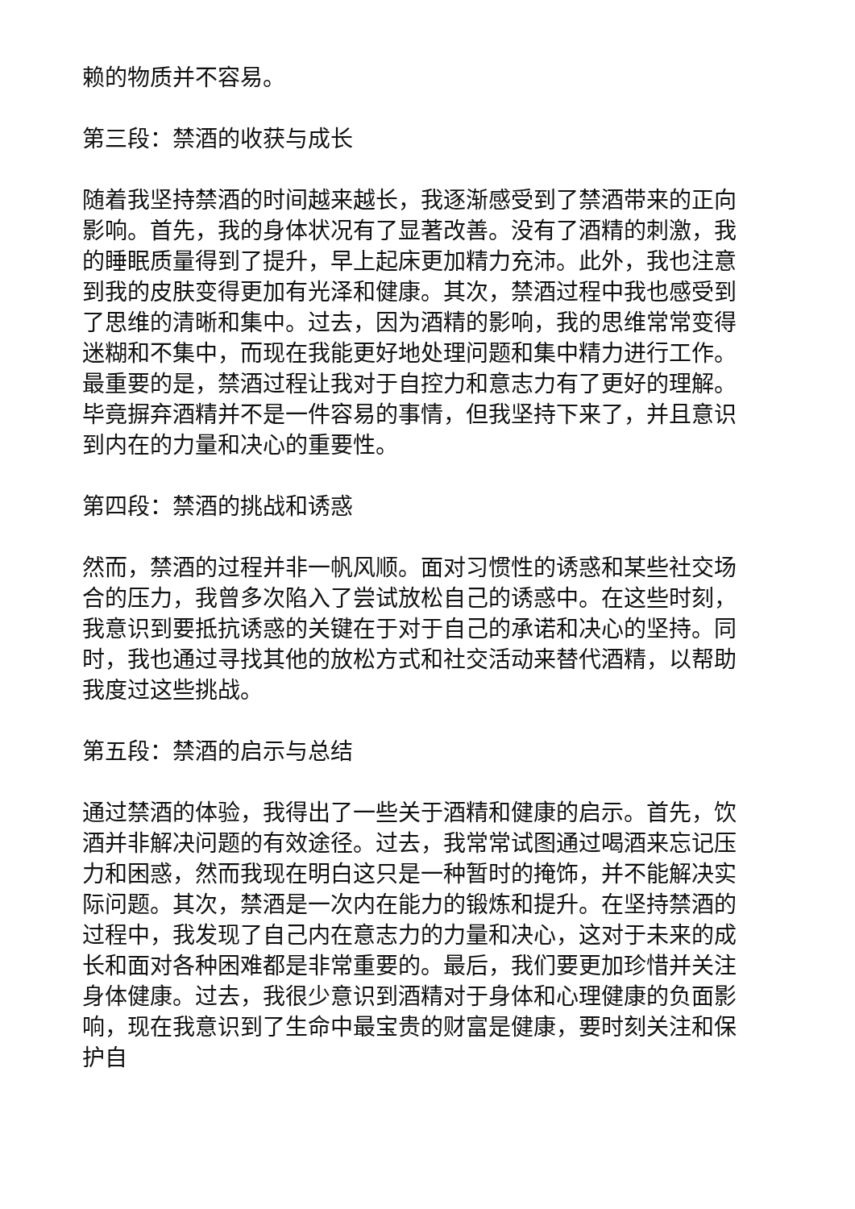赖的物质并不容易。
第三段：禁酒的收获与成长
随着我坚持禁酒的时间越来越长，我逐渐感受到了禁酒带来的正向影响。首先，我的身体状况有了显著改善。没有了酒精的刺激，我的睡眠质量得到了提升，早上起床更加精力充沛。此外，我也注意到我的皮肤变得更加有光泽和健康。其次，禁酒过程中我也感受到了思维的清晰和集中。过去，因为酒精的影响，我的思维常常变得迷糊和不集中，而现在我能更好地处理问题和集中精力进行工作。最重要的是，禁酒过程让我对于自控力和意志力有了更好的理解。毕竟摒弃酒精并不是一件容易的事情，但我坚持下来了，并且意识到内在的力量和决心的重要性。
第四段：禁酒的挑战和诱惑
然而，禁酒的过程并非一帆风顺。面对习惯性的诱惑和某些社交场合的压力，我曾多次陷入了尝试放松自己的诱惑中。在这些时刻，我意识到要抵抗诱惑的关键在于对于自己的承诺和决心的坚持。同时，我也通过寻找其他的放松方式和社交活动来替代酒精，以帮助我度过这些挑战。
第五段：禁酒的启示与总结
通过禁酒的体验，我得出了一些关于酒精和健康的启示。首先，饮酒并非解决问题的有效途径。过去，我常常试图通过喝酒来忘记压力和困惑，然而我现在明白这只是一种暂时的掩饰，并不能解决实际问题。其次，禁酒是一次内在能力的锻炼和提升。在坚持禁酒的过程中，我发现了自己内在意志力的力量和决心，这对于未来的成长和面对各种困难都是非常重要的。最后，我们要更加珍惜并关注身体健康。过去，我很少意识到酒精对于身体和心理健康的负面影响，现在我意识到了生命中最宝贵的财富是健康，要时刻关注和保护自